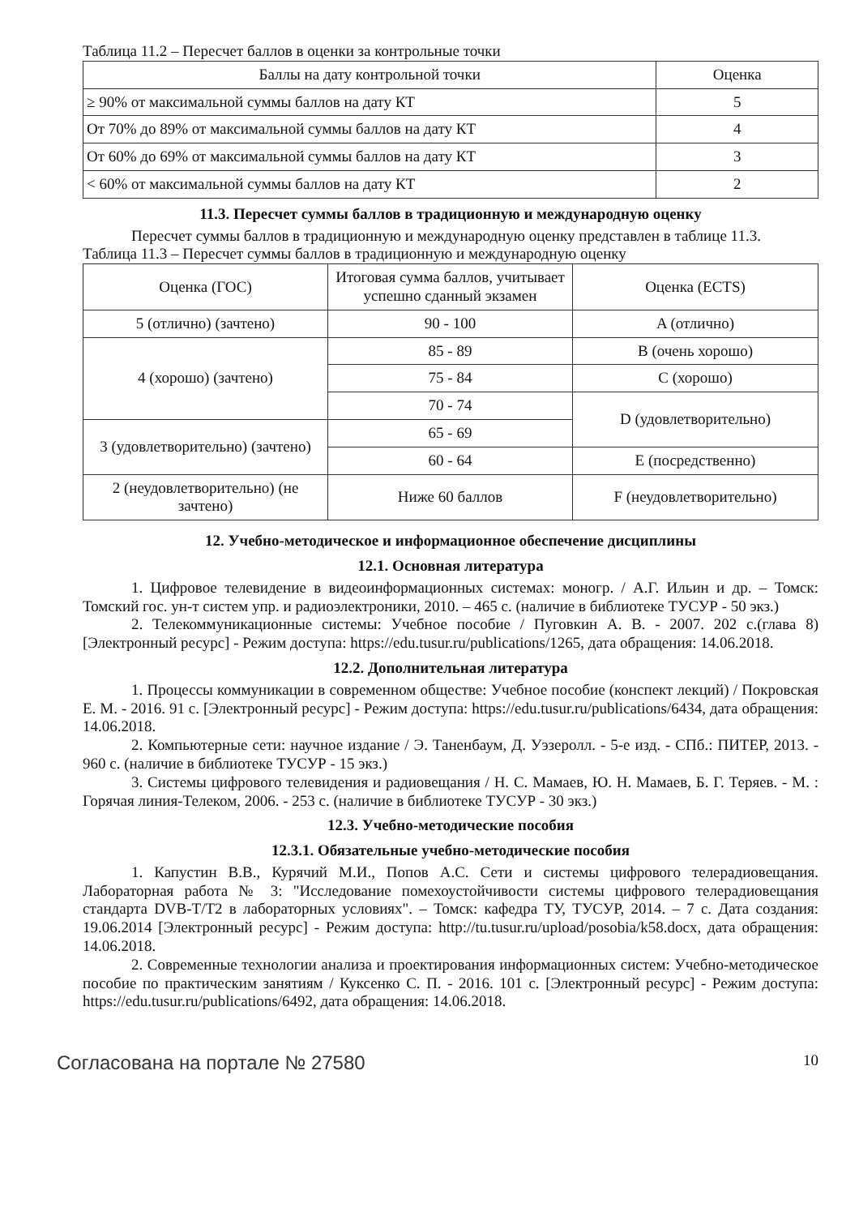Таблица 11.2 – Пересчет баллов в оценки за контрольные точки
| Баллы на дату контрольной точки | Оценка |
| --- | --- |
| ≥ 90% от максимальной суммы баллов на дату КТ | 5 |
| От 70% до 89% от максимальной суммы баллов на дату КТ | 4 |
| От 60% до 69% от максимальной суммы баллов на дату КТ | 3 |
| < 60% от максимальной суммы баллов на дату КТ | 2 |
11.3. Пересчет суммы баллов в традиционную и международную оценку
Пересчет суммы баллов в традиционную и международную оценку представлен в таблице 11.3.
Таблица 11.3 – Пересчет суммы баллов в традиционную и международную оценку
| Оценка (ГОС) | Итоговая сумма баллов, учитывает успешно сданный экзамен | Оценка (ECTS) |
| --- | --- | --- |
| 5 (отлично) (зачтено) | 90 - 100 | A (отлично) |
| 4 (хорошо) (зачтено) | 85 - 89 | B (очень хорошо) |
| | 75 - 84 | C (хорошо) |
| | 70 - 74 | D (удовлетворительно) |
| 3 (удовлетворительно) (зачтено) | 65 - 69 | |
| | 60 - 64 | E (посредственно) |
| 2 (неудовлетворительно) (не зачтено) | Ниже 60 баллов | F (неудовлетворительно) |
12. Учебно-методическое и информационное обеспечение дисциплины
12.1. Основная литература
1. Цифровое телевидение в видеоинформационных системах: моногр. / А.Г. Ильин и др. – Томск: Томский гос. ун-т систем упр. и радиоэлектроники, 2010. – 465 с. (наличие в библиотеке ТУСУР - 50 экз.)
2. Телекоммуникационные системы: Учебное пособие / Пуговкин А. В. - 2007. 202 с.(глава 8) [Электронный ресурс] - Режим доступа: https://edu.tusur.ru/publications/1265, дата обращения: 14.06.2018.
12.2. Дополнительная литература
1. Процессы коммуникации в современном обществе: Учебное пособие (конспект лекций) / Покровская Е. М. - 2016. 91 с. [Электронный ресурс] - Режим доступа: https://edu.tusur.ru/publications/6434, дата обращения: 14.06.2018.
2. Компьютерные сети: научное издание / Э. Таненбаум, Д. Уэзеролл. - 5-е изд. - СПб.: ПИТЕР, 2013. - 960 с. (наличие в библиотеке ТУСУР - 15 экз.)
3. Системы цифрового телевидения и радиовещания / Н. С. Мамаев, Ю. Н. Мамаев, Б. Г. Теряев. - М. : Горячая линия-Телеком, 2006. - 253 с. (наличие в библиотеке ТУСУР - 30 экз.)
12.3. Учебно-методические пособия
12.3.1. Обязательные учебно-методические пособия
1. Капустин В.В., Курячий М.И., Попов А.С. Сети и системы цифрового телерадиовещания. Лабораторная работа № 3: "Исследование помехоустойчивости системы цифрового телерадиовещания стандарта DVB-T/T2 в лабораторных условиях". – Томск: кафедра ТУ, ТУСУР, 2014. – 7 с. Дата создания: 19.06.2014 [Электронный ресурс] - Режим доступа: http://tu.tusur.ru/upload/posobia/k58.docx, дата обращения: 14.06.2018.
2. Современные технологии анализа и проектирования информационных систем: Учебно-методическое пособие по практическим занятиям / Куксенко С. П. - 2016. 101 с. [Электронный ресурс] - Режим доступа: https://edu.tusur.ru/publications/6492, дата обращения: 14.06.2018.
Согласована на портале № 27580 10